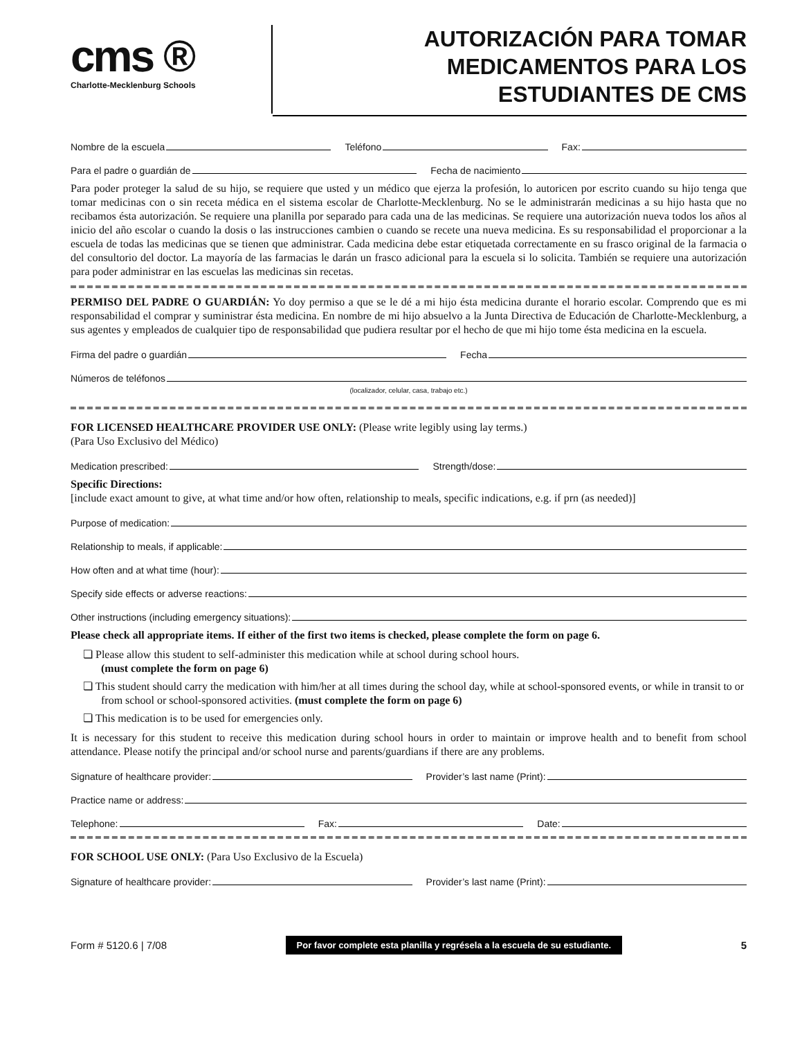cms ®
Charlotte-Mecklenburg Schools
AUTORIZACIÓN PARA TOMAR
MEDICAMENTOS PARA LOS
ESTUDIANTES DE CMS
Nombre de la escuela Teléfono Fax:
Para el padre o guardián de Fecha de nacimiento
Para poder proteger la salud de su hijo, se requiere que usted y un médico que ejerza la profesión, lo autoricen por escrito cuando su hijo tenga que tomar medicinas con o sin receta médica en el sistema escolar de Charlotte-Mecklenburg. No se le administrarán medicinas a su hijo hasta que no recibamos ésta autorización. Se requiere una planilla por separado para cada una de las medicinas. Se requiere una autorización nueva todos los años al inicio del año escolar o cuando la dosis o las instrucciones cambien o cuando se recete una nueva medicina. Es su responsabilidad el proporcionar a la escuela de todas las medicinas que se tienen que administrar. Cada medicina debe estar etiquetada correctamente en su frasco original de la farmacia o del consultorio del doctor. La mayoría de las farmacias le darán un frasco adicional para la escuela si lo solicita. También se requiere una autorización para poder administrar en las escuelas las medicinas sin recetas.
PERMISO DEL PADRE O GUARDIÁN: Yo doy permiso a que se le dé a mi hijo ésta medicina durante el horario escolar. Comprendo que es mi responsabilidad el comprar y suministrar ésta medicina. En nombre de mi hijo absuelvo a la Junta Directiva de Educación de Charlotte-Mecklenburg, a sus agentes y empleados de cualquier tipo de responsabilidad que pudiera resultar por el hecho de que mi hijo tome ésta medicina en la escuela.
Firma del padre o guardián Fecha
Números de teléfonos
(localizador, celular, casa, trabajo etc.)
FOR LICENSED HEALTHCARE PROVIDER USE ONLY: (Please write legibly using lay terms.)
(Para Uso Exclusivo del Médico)
Medication prescribed: Strength/dose:
Specific Directions:
[include exact amount to give, at what time and/or how often, relationship to meals, specific indications, e.g. if prn (as needed)]
Purpose of medication:
Relationship to meals, if applicable:
How often and at what time (hour):
Specify side effects or adverse reactions:
Other instructions (including emergency situations):
Please check all appropriate items. If either of the first two items is checked, please complete the form on page 6.
❏ Please allow this student to self-administer this medication while at school during school hours.
(must complete the form on page 6)
❏ This student should carry the medication with him/her at all times during the school day, while at school-sponsored events, or while in transit to or from school or school-sponsored activities. (must complete the form on page 6)
❏ This medication is to be used for emergencies only.
It is necessary for this student to receive this medication during school hours in order to maintain or improve health and to benefit from school attendance. Please notify the principal and/or school nurse and parents/guardians if there are any problems.
Signature of healthcare provider: Provider’s last name (Print):
Practice name or address:
Telephone: Fax: Date:
FOR SCHOOL USE ONLY: (Para Uso Exclusivo de la Escuela)
Signature of healthcare provider: Provider’s last name (Print):
Form # 5120.6 | 7/08 Por favor complete esta planilla y regrésela a la escuela de su estudiante. 5